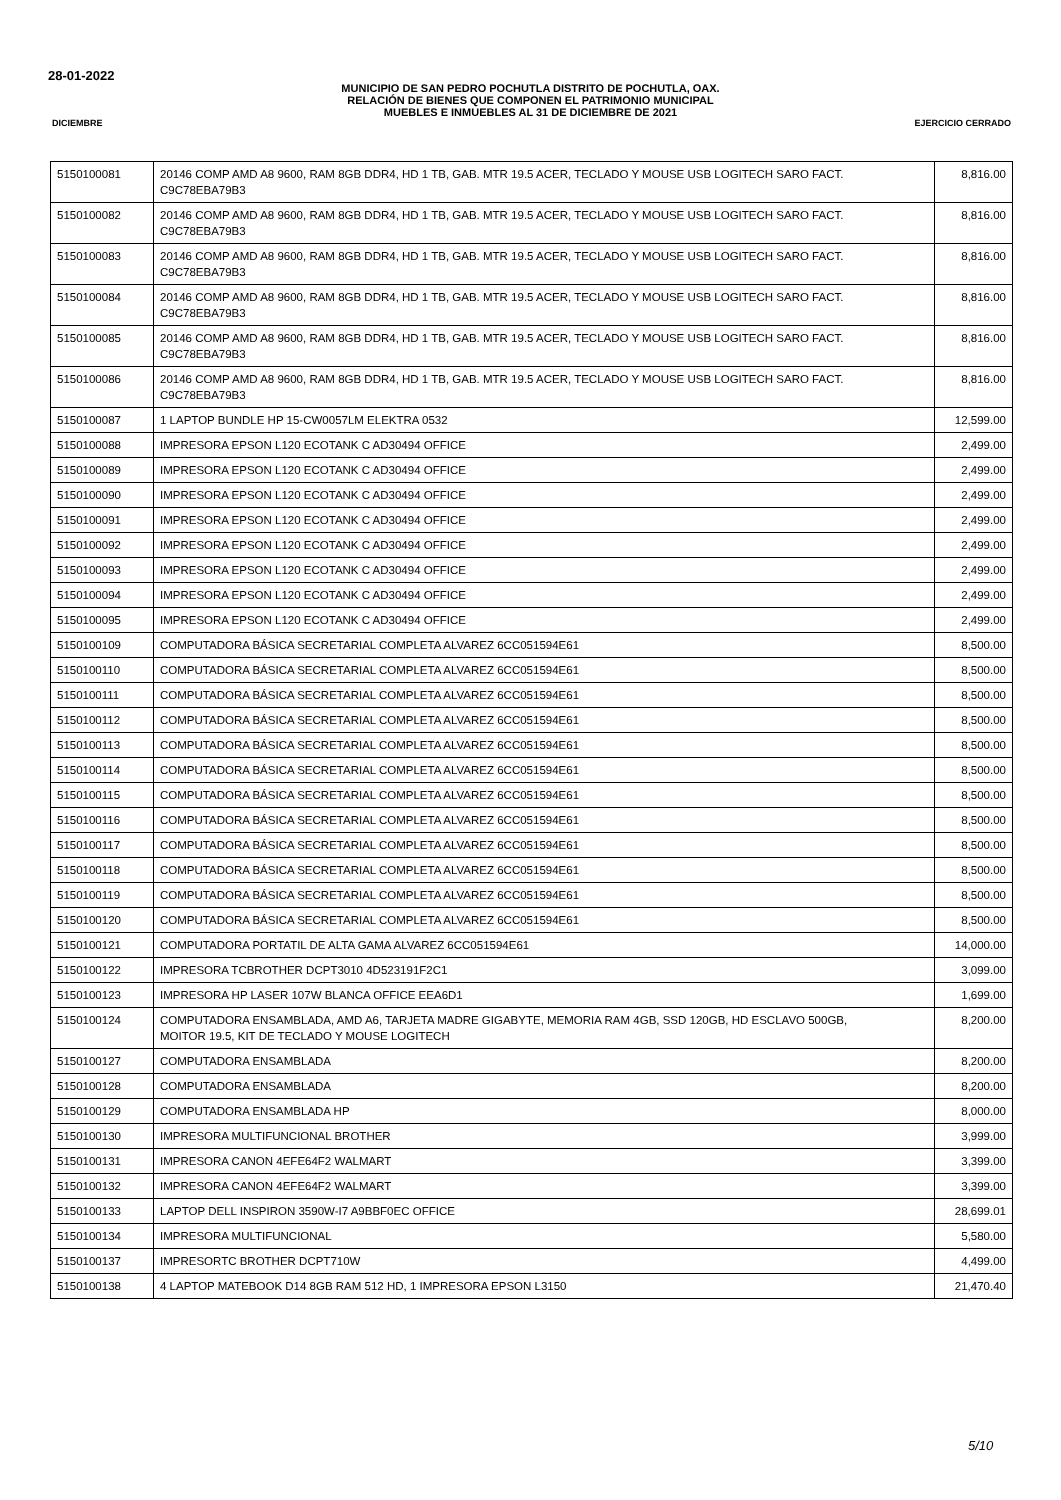28-01-2022
MUNICIPIO DE SAN PEDRO POCHUTLA DISTRITO DE POCHUTLA, OAX.
RELACIÓN DE BIENES QUE COMPONEN EL PATRIMONIO MUNICIPAL
MUEBLES E INMUEBLES AL 31 DE DICIEMBRE DE 2021
DICIEMBRE EJERCICIO CERRADO
| 5150100081 | 20146 COMP AMD A8 9600, RAM 8GB DDR4, HD 1 TB, GAB. MTR 19.5 ACER, TECLADO Y MOUSE USB LOGITECH SARO FACT. C9C78EBA79B3 | 8,816.00 |
| 5150100082 | 20146 COMP AMD A8 9600, RAM 8GB DDR4, HD 1 TB, GAB. MTR 19.5 ACER, TECLADO Y MOUSE USB LOGITECH SARO FACT. C9C78EBA79B3 | 8,816.00 |
| 5150100083 | 20146 COMP AMD A8 9600, RAM 8GB DDR4, HD 1 TB, GAB. MTR 19.5 ACER, TECLADO Y MOUSE USB LOGITECH SARO FACT. C9C78EBA79B3 | 8,816.00 |
| 5150100084 | 20146 COMP AMD A8 9600, RAM 8GB DDR4, HD 1 TB, GAB. MTR 19.5 ACER, TECLADO Y MOUSE USB LOGITECH SARO FACT. C9C78EBA79B3 | 8,816.00 |
| 5150100085 | 20146 COMP AMD A8 9600, RAM 8GB DDR4, HD 1 TB, GAB. MTR 19.5 ACER, TECLADO Y MOUSE USB LOGITECH SARO FACT. C9C78EBA79B3 | 8,816.00 |
| 5150100086 | 20146 COMP AMD A8 9600, RAM 8GB DDR4, HD 1 TB, GAB. MTR 19.5 ACER, TECLADO Y MOUSE USB LOGITECH SARO FACT. C9C78EBA79B3 | 8,816.00 |
| 5150100087 | 1 LAPTOP BUNDLE HP 15-CW0057LM ELEKTRA 0532 | 12,599.00 |
| 5150100088 | IMPRESORA EPSON L120 ECOTANK C AD30494 OFFICE | 2,499.00 |
| 5150100089 | IMPRESORA EPSON L120 ECOTANK C AD30494 OFFICE | 2,499.00 |
| 5150100090 | IMPRESORA EPSON L120 ECOTANK C AD30494 OFFICE | 2,499.00 |
| 5150100091 | IMPRESORA EPSON L120 ECOTANK C AD30494 OFFICE | 2,499.00 |
| 5150100092 | IMPRESORA EPSON L120 ECOTANK C AD30494 OFFICE | 2,499.00 |
| 5150100093 | IMPRESORA EPSON L120 ECOTANK C AD30494 OFFICE | 2,499.00 |
| 5150100094 | IMPRESORA EPSON L120 ECOTANK C AD30494 OFFICE | 2,499.00 |
| 5150100095 | IMPRESORA EPSON L120 ECOTANK C AD30494 OFFICE | 2,499.00 |
| 5150100109 | COMPUTADORA BÁSICA SECRETARIAL COMPLETA ALVAREZ 6CC051594E61 | 8,500.00 |
| 5150100110 | COMPUTADORA BÁSICA SECRETARIAL COMPLETA ALVAREZ 6CC051594E61 | 8,500.00 |
| 5150100111 | COMPUTADORA BÁSICA SECRETARIAL COMPLETA ALVAREZ 6CC051594E61 | 8,500.00 |
| 5150100112 | COMPUTADORA BÁSICA SECRETARIAL COMPLETA ALVAREZ 6CC051594E61 | 8,500.00 |
| 5150100113 | COMPUTADORA BÁSICA SECRETARIAL COMPLETA ALVAREZ 6CC051594E61 | 8,500.00 |
| 5150100114 | COMPUTADORA BÁSICA SECRETARIAL COMPLETA ALVAREZ 6CC051594E61 | 8,500.00 |
| 5150100115 | COMPUTADORA BÁSICA SECRETARIAL COMPLETA ALVAREZ 6CC051594E61 | 8,500.00 |
| 5150100116 | COMPUTADORA BÁSICA SECRETARIAL COMPLETA ALVAREZ 6CC051594E61 | 8,500.00 |
| 5150100117 | COMPUTADORA BÁSICA SECRETARIAL COMPLETA ALVAREZ 6CC051594E61 | 8,500.00 |
| 5150100118 | COMPUTADORA BÁSICA SECRETARIAL COMPLETA ALVAREZ 6CC051594E61 | 8,500.00 |
| 5150100119 | COMPUTADORA BÁSICA SECRETARIAL COMPLETA ALVAREZ 6CC051594E61 | 8,500.00 |
| 5150100120 | COMPUTADORA BÁSICA SECRETARIAL COMPLETA ALVAREZ 6CC051594E61 | 8,500.00 |
| 5150100121 | COMPUTADORA PORTATIL DE ALTA GAMA ALVAREZ 6CC051594E61 | 14,000.00 |
| 5150100122 | IMPRESORA TCBROTHER DCPT3010 4D523191F2C1 | 3,099.00 |
| 5150100123 | IMPRESORA HP LASER 107W BLANCA OFFICE EEA6D1 | 1,699.00 |
| 5150100124 | COMPUTADORA ENSAMBLADA, AMD A6, TARJETA MADRE GIGABYTE, MEMORIA RAM 4GB, SSD 120GB, HD ESCLAVO 500GB, MOITOR 19.5, KIT DE TECLADO Y MOUSE LOGITECH | 8,200.00 |
| 5150100127 | COMPUTADORA ENSAMBLADA | 8,200.00 |
| 5150100128 | COMPUTADORA ENSAMBLADA | 8,200.00 |
| 5150100129 | COMPUTADORA ENSAMBLADA HP | 8,000.00 |
| 5150100130 | IMPRESORA MULTIFUNCIONAL BROTHER | 3,999.00 |
| 5150100131 | IMPRESORA CANON 4EFE64F2 WALMART | 3,399.00 |
| 5150100132 | IMPRESORA CANON 4EFE64F2 WALMART | 3,399.00 |
| 5150100133 | LAPTOP DELL INSPIRON 3590W-I7 A9BBF0EC OFFICE | 28,699.01 |
| 5150100134 | IMPRESORA MULTIFUNCIONAL | 5,580.00 |
| 5150100137 | IMPRESORTC BROTHER DCPT710W | 4,499.00 |
| 5150100138 | 4 LAPTOP MATEBOOK D14 8GB RAM 512 HD, 1 IMPRESORA EPSON L3150 | 21,470.40 |
5/10